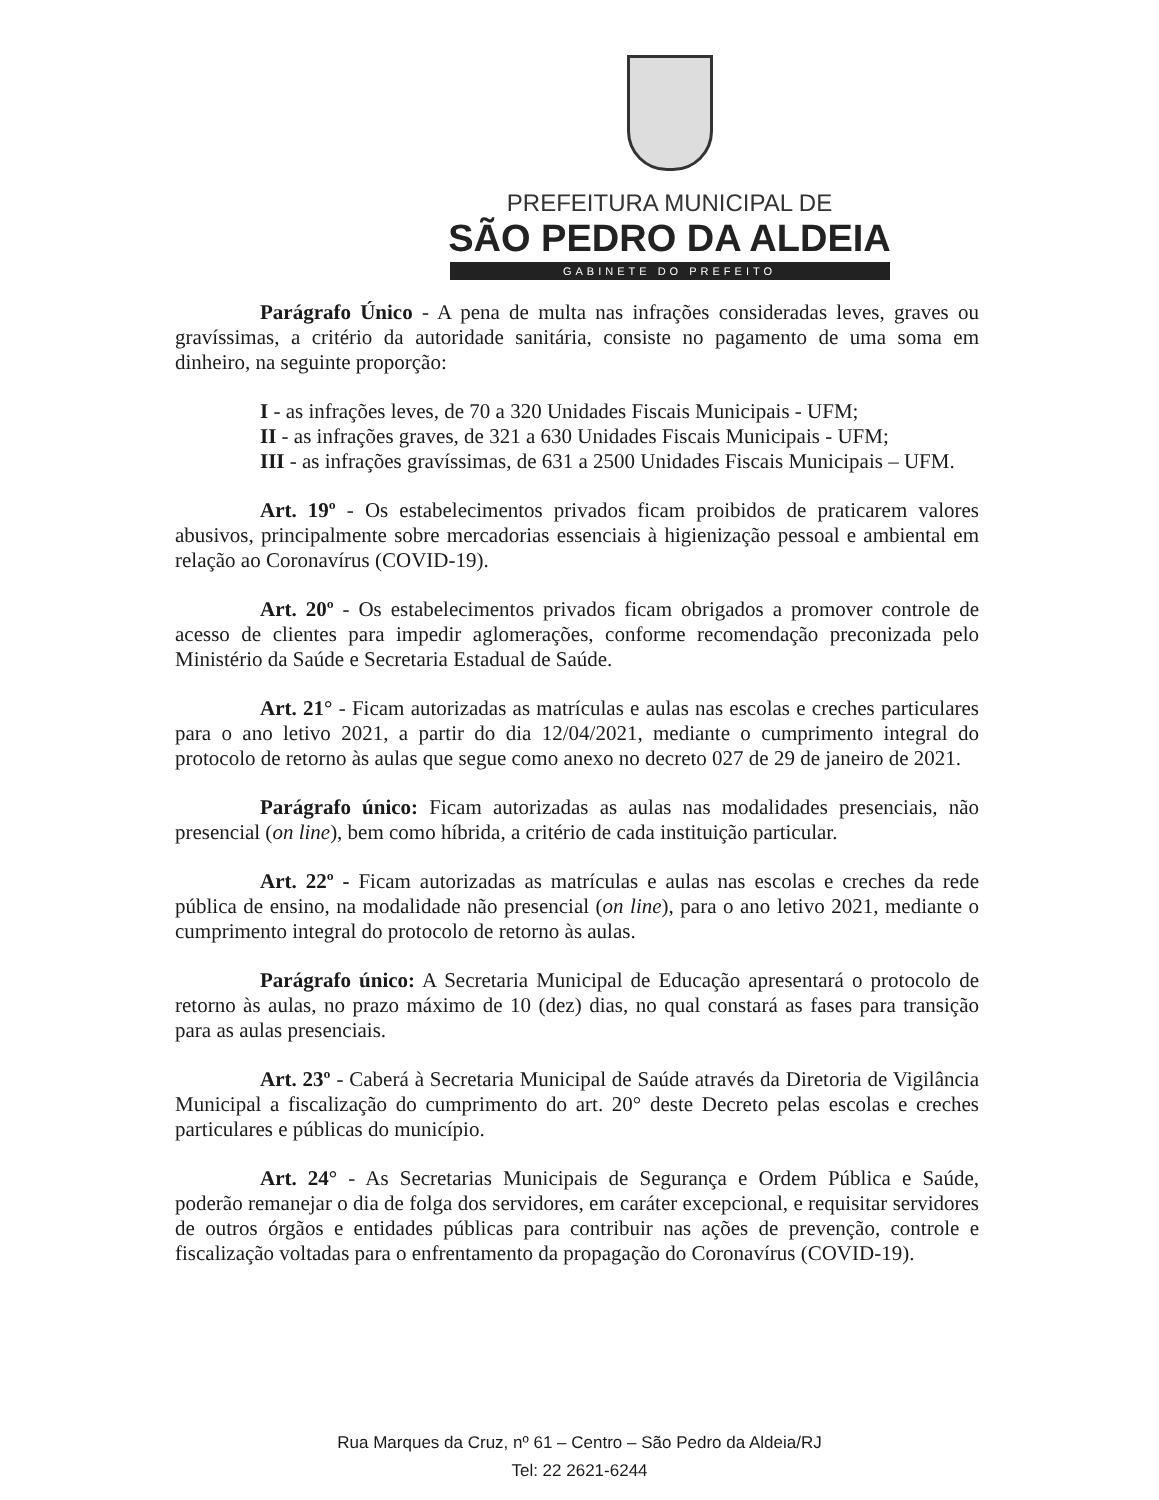PREFEITURA MUNICIPAL DE
SÃO PEDRO DA ALDEIA
GABINETE DO PREFEITO
Parágrafo Único - A pena de multa nas infrações consideradas leves, graves ou gravíssimas, a critério da autoridade sanitária, consiste no pagamento de uma soma em dinheiro, na seguinte proporção:
I - as infrações leves, de 70 a 320 Unidades Fiscais Municipais - UFM;
II - as infrações graves, de 321 a 630 Unidades Fiscais Municipais - UFM;
III - as infrações gravíssimas, de 631 a 2500 Unidades Fiscais Municipais – UFM.
Art. 19º - Os estabelecimentos privados ficam proibidos de praticarem valores abusivos, principalmente sobre mercadorias essenciais à higienização pessoal e ambiental em relação ao Coronavírus (COVID-19).
Art. 20º - Os estabelecimentos privados ficam obrigados a promover controle de acesso de clientes para impedir aglomerações, conforme recomendação preconizada pelo Ministério da Saúde e Secretaria Estadual de Saúde.
Art. 21° - Ficam autorizadas as matrículas e aulas nas escolas e creches particulares para o ano letivo 2021, a partir do dia 12/04/2021, mediante o cumprimento integral do protocolo de retorno às aulas que segue como anexo no decreto 027 de 29 de janeiro de 2021.
Parágrafo único: Ficam autorizadas as aulas nas modalidades presenciais, não presencial (on line), bem como híbrida, a critério de cada instituição particular.
Art. 22º - Ficam autorizadas as matrículas e aulas nas escolas e creches da rede pública de ensino, na modalidade não presencial (on line), para o ano letivo 2021, mediante o cumprimento integral do protocolo de retorno às aulas.
Parágrafo único: A Secretaria Municipal de Educação apresentará o protocolo de retorno às aulas, no prazo máximo de 10 (dez) dias, no qual constará as fases para transição para as aulas presenciais.
Art. 23º - Caberá à Secretaria Municipal de Saúde através da Diretoria de Vigilância Municipal a fiscalização do cumprimento do art. 20° deste Decreto pelas escolas e creches particulares e públicas do município.
Art. 24° - As Secretarias Municipais de Segurança e Ordem Pública e Saúde, poderão remanejar o dia de folga dos servidores, em caráter excepcional, e requisitar servidores de outros órgãos e entidades públicas para contribuir nas ações de prevenção, controle e fiscalização voltadas para o enfrentamento da propagação do Coronavírus (COVID-19).
Rua Marques da Cruz, nº 61 – Centro – São Pedro da Aldeia/RJ
Tel: 22 2621-6244